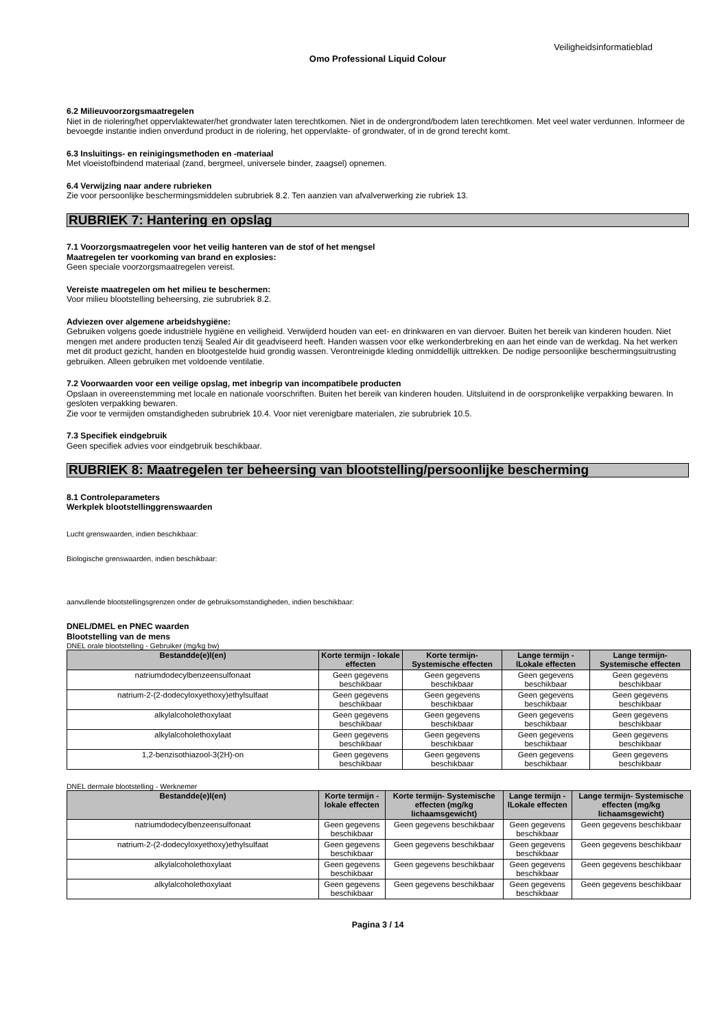Veiligheidsinformatieblad
Omo Professional Liquid Colour
6.2 Milieuvoorzorgsmaatregelen
Niet in de riolering/het oppervlaktewater/het grondwater laten terechtkomen. Niet in de ondergrond/bodem laten terechtkomen. Met veel water verdunnen. Informeer de bevoegde instantie indien onverdund product in de riolering, het oppervlakte- of grondwater, of in de grond terecht komt.
6.3 Insluitings- en reinigingsmethoden en -materiaal
Met vloeistofbindend materiaal (zand, bergmeel, universele binder, zaagsel) opnemen.
6.4 Verwijzing naar andere rubrieken
Zie voor persoonlijke beschermingsmiddelen subrubriek 8.2. Ten aanzien van afvalverwerking zie rubriek 13.
RUBRIEK 7: Hantering en opslag
7.1 Voorzorgsmaatregelen voor het veilig hanteren van de stof of het mengsel
Maatregelen ter voorkoming van brand en explosies:
Geen speciale voorzorgsmaatregelen vereist.
Vereiste maatregelen om het milieu te beschermen:
Voor milieu blootstelling beheersing, zie subrubriek 8.2.
Adviezen over algemene arbeidshygiëne:
Gebruiken volgens goede industriële hygiëne en veiligheid. Verwijderd houden van eet- en drinkwaren en van diervoer. Buiten het bereik van kinderen houden. Niet mengen met andere producten tenzij Sealed Air dit geadviseerd heeft. Handen wassen voor elke werkonderbreking en aan het einde van de werkdag. Na het werken met dit product gezicht, handen en blootgestelde huid grondig wassen. Verontreinigde kleding onmiddellijk uittrekken. De nodige persoonlijke beschermingsuitrusting gebruiken. Alleen gebruiken met voldoende ventilatie.
7.2 Voorwaarden voor een veilige opslag, met inbegrip van incompatibele producten
Opslaan in overeenstemming met locale en nationale voorschriften. Buiten het bereik van kinderen houden. Uitsluitend in de oorspronkelijke verpakking bewaren. In gesloten verpakking bewaren.
Zie voor te vermijden omstandigheden subrubriek 10.4. Voor niet verenigbare materialen, zie subrubriek 10.5.
7.3 Specifiek eindgebruik
Geen specifiek advies voor eindgebruik beschikbaar.
RUBRIEK 8: Maatregelen ter beheersing van blootstelling/persoonlijke bescherming
8.1 Controleparameters
Werkplek blootstellinggrenswaarden
Lucht grenswaarden, indien beschikbaar:
Biologische grenswaarden, indien beschikbaar:
aanvullende blootstellingsgrenzen onder de gebruiksomstandigheden, indien beschikbaar:
DNEL/DMEL en PNEC waarden
Blootstelling van de mens
DNEL orale blootstelling - Gebruiker (mg/kg bw)
| Bestandde(e)l(en) | Korte termijn - lokale effecten | Korte termijn- Systemische effecten | Lange termijn - lLokale effecten | Lange termijn- Systemische effecten |
| --- | --- | --- | --- | --- |
| natriumdodecylbenzeensulfonaat | Geen gegevens beschikbaar | Geen gegevens beschikbaar | Geen gegevens beschikbaar | Geen gegevens beschikbaar |
| natrium-2-(2-dodecyloxyethoxy)ethylsulfaat | Geen gegevens beschikbaar | Geen gegevens beschikbaar | Geen gegevens beschikbaar | Geen gegevens beschikbaar |
| alkylalcoholethoxylaat | Geen gegevens beschikbaar | Geen gegevens beschikbaar | Geen gegevens beschikbaar | Geen gegevens beschikbaar |
| alkylalcoholethoxylaat | Geen gegevens beschikbaar | Geen gegevens beschikbaar | Geen gegevens beschikbaar | Geen gegevens beschikbaar |
| 1,2-benzisothiazool-3(2H)-on | Geen gegevens beschikbaar | Geen gegevens beschikbaar | Geen gegevens beschikbaar | Geen gegevens beschikbaar |
DNEL dermale blootstelling - Werknemer
| Bestandde(e)l(en) | Korte termijn - lokale effecten | Korte termijn- Systemische effecten (mg/kg lichaamsgewicht) | Lange termijn - lLokale effecten | Lange termijn- Systemische effecten (mg/kg lichaamsgewicht) |
| --- | --- | --- | --- | --- |
| natriumdodecylbenzeensulfonaat | Geen gegevens beschikbaar | Geen gegevens beschikbaar | Geen gegevens beschikbaar | Geen gegevens beschikbaar |
| natrium-2-(2-dodecyloxyethoxy)ethylsulfaat | Geen gegevens beschikbaar | Geen gegevens beschikbaar | Geen gegevens beschikbaar | Geen gegevens beschikbaar |
| alkylalcoholethoxylaat | Geen gegevens beschikbaar | Geen gegevens beschikbaar | Geen gegevens beschikbaar | Geen gegevens beschikbaar |
| alkylalcoholethoxylaat | Geen gegevens beschikbaar | Geen gegevens beschikbaar | Geen gegevens beschikbaar | Geen gegevens beschikbaar |
Pagina 3 / 14